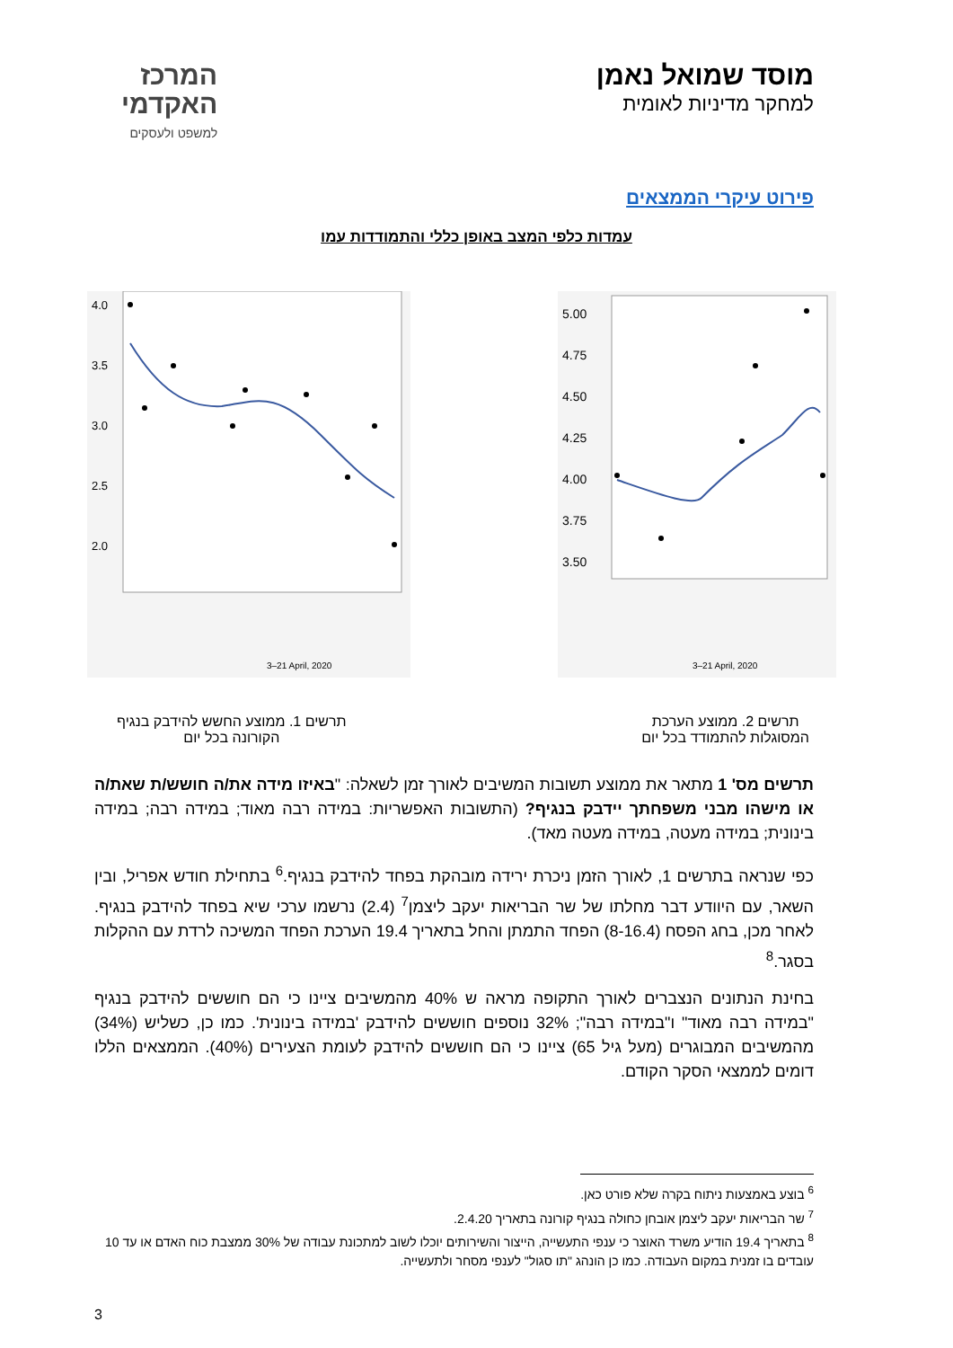מוסד שמואל נאמן
למחקר מדיניות לאומית
המרכז
האקדמי
למשפט ולעסקים
פירוט עיקרי הממצאים
עמדות כלפי המצב באופן כללי והתמודדות עמו
4.0
3.5
3.0
2.5
2.0
3–21 April, 2020
5.00
4.75
4.50
4.25
4.00
3.75
3.50
3–21 April, 2020
תרשים 2. ממוצע הערכת
המסוגלות להתמודד בכל יום
תרשים 1. ממוצע החשש להידבק בנגיף
הקורונה בכל יום
תרשים מס' 1 מתאר את ממוצע תשובות המשיבים לאורך זמן לשאלה: "באיזו מידה את/ה חושש/ת שאת/ה או מישהו מבני משפחתך יידבק בנגיף? (התשובות האפשריות: במידה רבה מאוד; במידה רבה; במידה בינונית; במידה מעטה, במידה מעטה מאד).
כפי שנראה בתרשים 1, לאורך הזמן ניכרת ירידה מובהקת בפחד להידבק בנגיף.<sup>6</sup> בתחילת חודש אפריל, ובין השאר, עם היוודע דבר מחלתו של שר הבריאות יעקב ליצמן<sup>7</sup> (2.4) נרשמו ערכי שיא בפחד להידבק בנגיף. לאחר מכן, בחג הפסח (8-16.4) הפחד התמתן והחל בתאריך 19.4 הערכת הפחד המשיכה לרדת עם ההקלות בסגר.<sup>8</sup>
בחינת הנתונים הנצברים לאורך התקופה מראה ש 40% מהמשיבים ציינו כי הם חוששים להידבק בנגיף "במידה רבה מאוד" ו"במידה רבה"; 32% נוספים חוששים להידבק 'במידה בינונית'. כמו כן, כשליש (34%) מהמשיבים המבוגרים (מעל גיל 65) ציינו כי הם חוששים להידבק לעומת הצעירים (40%). הממצאים הללו דומים לממצאי הסקר הקודם.
<sup>6</sup> בוצע באמצעות ניתוח בקרה שלא פורט כאן.
<sup>7</sup> שר הבריאות יעקב ליצמן אובחן כחולה בנגיף קורונה בתאריך 2.4.20.
<sup>8</sup> בתאריך 19.4 הודיע משרד האוצר כי ענפי התעשייה, הייצור והשירותים יוכלו לשוב למתכונת עבודה של 30% ממצבת כוח האדם או עד 10 עובדים בו זמנית במקום העבודה. כמו כן הונהג "תו סגול" לענפי מסחר ולתעשייה.
3